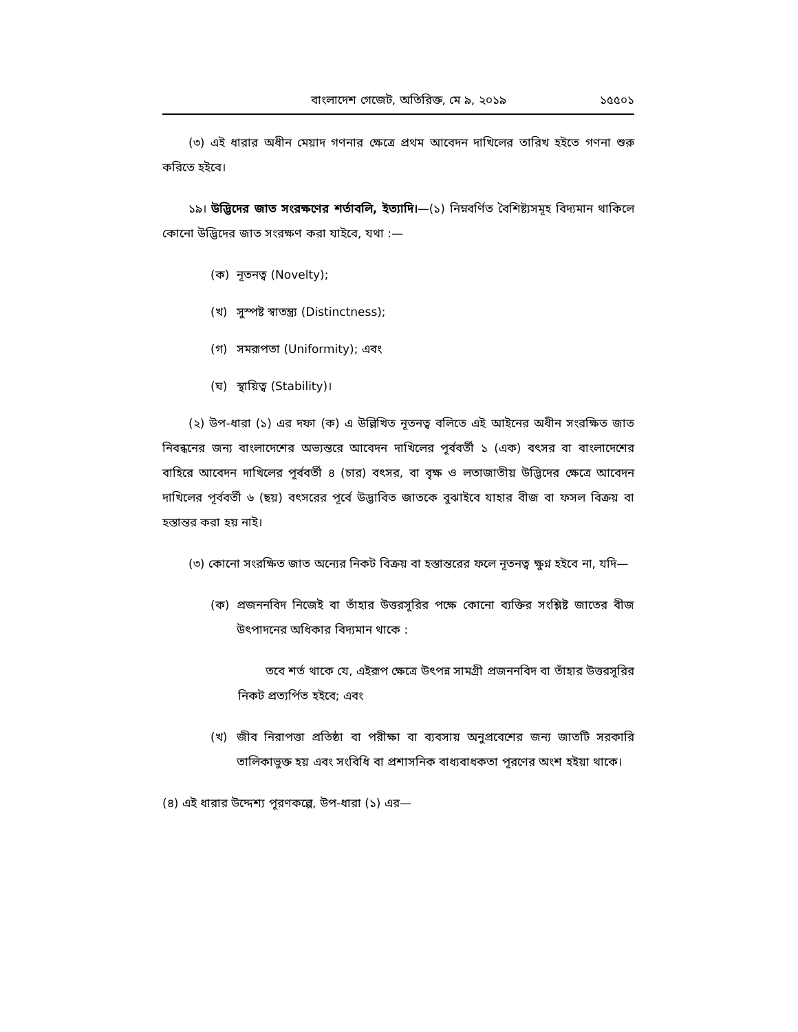বাংলাদেশ গেজেট, অতিরিক্ত, মে ৯, ২০১৯ ১৫৫০১
(৩) এই ধারার অধীন মেয়াদ গণনার ক্ষেত্রে প্রথম আবেদন দাখিলের তারিখ হইতে গণনা শুরু করিতে হইবে।
১৯। উদ্ভিদের জাত সংরক্ষণের শর্তাবলি, ইত্যাদি।—(১) নিম্নবর্ণিত বৈশিষ্ট্যসমূহ বিদ্যমান থাকিলে কোনো উদ্ভিদের জাত সংরক্ষণ করা যাইবে, যথা :—
(ক) নূতনত্ব (Novelty);
(খ) সুস্পষ্ট স্বাতন্ত্র্য (Distinctness);
(গ) সমরূপতা (Uniformity); এবং
(ঘ) স্থায়িত্ব (Stability)।
(২) উপ-ধারা (১) এর দফা (ক) এ উল্লিখিত নূতনত্ব বলিতে এই আইনের অধীন সংরক্ষিত জাত নিবন্ধনের জন্য বাংলাদেশের অভ্যন্তরে আবেদন দাখিলের পূর্ববর্তী ১ (এক) বৎসর বা বাংলাদেশের বাহিরে আবেদন দাখিলের পূর্ববর্তী ৪ (চার) বৎসর, বা বৃক্ষ ও লতাজাতীয় উদ্ভিদের ক্ষেত্রে আবেদন দাখিলের পূর্ববর্তী ৬ (ছয়) বৎসরের পূর্বে উদ্ভাবিত জাতকে বুঝাইবে যাহার বীজ বা ফসল বিক্রয় বা হস্তান্তর করা হয় নাই।
(৩) কোনো সংরক্ষিত জাত অন্যের নিকট বিক্রয় বা হস্তান্তরের ফলে নূতনত্ব ক্ষুণ্ন হইবে না, যদি—
(ক) প্রজননবিদ নিজেই বা তাঁহার উত্তরসূরির পক্ষে কোনো ব্যক্তির সংশ্লিষ্ট জাতের বীজ উৎপাদনের অধিকার বিদ্যমান থাকে :
তবে শর্ত থাকে যে, এইরূপ ক্ষেত্রে উৎপন্ন সামগ্রী প্রজননবিদ বা তাঁহার উত্তরসূরির নিকট প্রত্যর্পিত হইবে; এবং
(খ) জীব নিরাপত্তা প্রতিষ্ঠা বা পরীক্ষা বা ব্যবসায় অনুপ্রবেশের জন্য জাতটি সরকারি তালিকাভুক্ত হয় এবং সংবিধি বা প্রশাসনিক বাধ্যবাধকতা পূরণের অংশ হইয়া থাকে।
(৪) এই ধারার উদ্দেশ্য পূরণকল্পে, উপ-ধারা (১) এর—